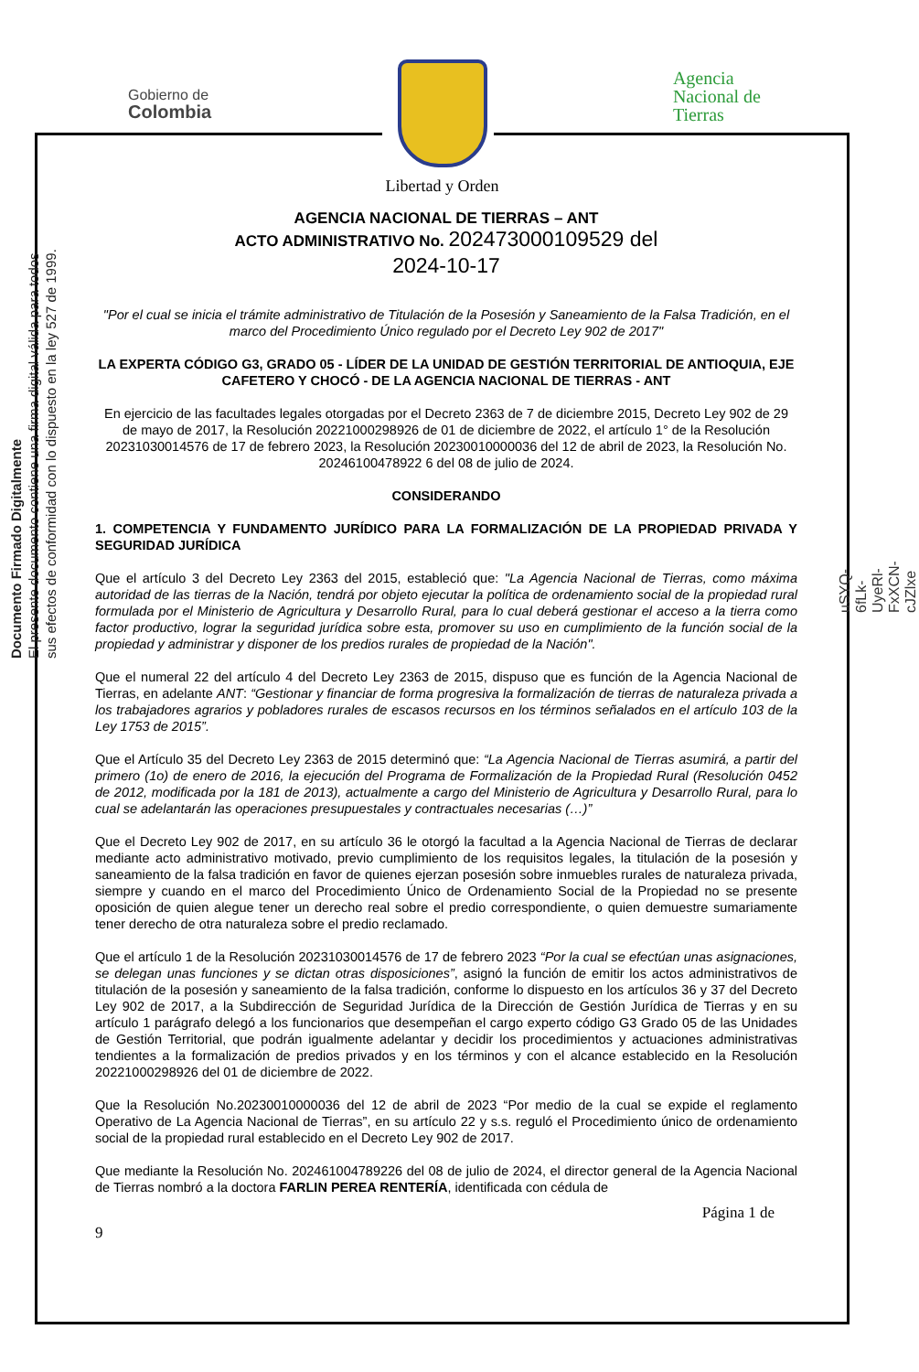Gobierno de
Colombia
Libertad y Orden
Agencia
Nacional de
Tierras
Documento Firmado Digitalmente
El presente documento contiene una firma digital válida para todos
sus efectos de conformidad con lo dispuesto en la ley 527 de 1999.
uSYQ-6fLk-UyeRl-FxXCN-cJZlxe
AGENCIA NACIONAL DE TIERRAS – ANT
ACTO ADMINISTRATIVO No. 202473000109529 del
2024-10-17
"Por el cual se inicia el trámite administrativo de Titulación de la Posesión y Saneamiento de la Falsa Tradición, en el marco del Procedimiento Único regulado por el Decreto Ley 902 de 2017"
LA EXPERTA CÓDIGO G3, GRADO 05 - LÍDER DE LA UNIDAD DE GESTIÓN TERRITORIAL DE ANTIOQUIA, EJE CAFETERO Y CHOCÓ - DE LA AGENCIA NACIONAL DE TIERRAS - ANT
En ejercicio de las facultades legales otorgadas por el Decreto 2363 de 7 de diciembre 2015, Decreto Ley 902 de 29 de mayo de 2017, la Resolución 20221000298926 de 01 de diciembre de 2022, el artículo 1° de la Resolución 20231030014576 de 17 de febrero 2023, la Resolución 20230010000036 del 12 de abril de 2023, la Resolución No. 20246100478922 6 del 08 de julio de 2024.
CONSIDERANDO
1. COMPETENCIA Y FUNDAMENTO JURÍDICO PARA LA FORMALIZACIÓN DE LA PROPIEDAD PRIVADA Y SEGURIDAD JURÍDICA
Que el artículo 3 del Decreto Ley 2363 del 2015, estableció que: "La Agencia Nacional de Tierras, como máxima autoridad de las tierras de la Nación, tendrá por objeto ejecutar la política de ordenamiento social de la propiedad rural formulada por el Ministerio de Agricultura y Desarrollo Rural, para lo cual deberá gestionar el acceso a la tierra como factor productivo, lograr la seguridad jurídica sobre esta, promover su uso en cumplimiento de la función social de la propiedad y administrar y disponer de los predios rurales de propiedad de la Nación".
Que el numeral 22 del artículo 4 del Decreto Ley 2363 de 2015, dispuso que es función de la Agencia Nacional de Tierras, en adelante ANT: “Gestionar y financiar de forma progresiva la formalización de tierras de naturaleza privada a los trabajadores agrarios y pobladores rurales de escasos recursos en los términos señalados en el artículo 103 de la Ley 1753 de 2015”.
Que el Artículo 35 del Decreto Ley 2363 de 2015 determinó que: “La Agencia Nacional de Tierras asumirá, a partir del primero (1o) de enero de 2016, la ejecución del Programa de Formalización de la Propiedad Rural (Resolución 0452 de 2012, modificada por la 181 de 2013), actualmente a cargo del Ministerio de Agricultura y Desarrollo Rural, para lo cual se adelantarán las operaciones presupuestales y contractuales necesarias (…)”
Que el Decreto Ley 902 de 2017, en su artículo 36 le otorgó la facultad a la Agencia Nacional de Tierras de declarar mediante acto administrativo motivado, previo cumplimiento de los requisitos legales, la titulación de la posesión y saneamiento de la falsa tradición en favor de quienes ejerzan posesión sobre inmuebles rurales de naturaleza privada, siempre y cuando en el marco del Procedimiento Único de Ordenamiento Social de la Propiedad no se presente oposición de quien alegue tener un derecho real sobre el predio correspondiente, o quien demuestre sumariamente tener derecho de otra naturaleza sobre el predio reclamado.
Que el artículo 1 de la Resolución 20231030014576 de 17 de febrero 2023 “Por la cual se efectúan unas asignaciones, se delegan unas funciones y se dictan otras disposiciones”, asignó la función de emitir los actos administrativos de titulación de la posesión y saneamiento de la falsa tradición, conforme lo dispuesto en los artículos 36 y 37 del Decreto Ley 902 de 2017, a la Subdirección de Seguridad Jurídica de la Dirección de Gestión Jurídica de Tierras y en su artículo 1 parágrafo delegó a los funcionarios que desempeñan el cargo experto código G3 Grado 05 de las Unidades de Gestión Territorial, que podrán igualmente adelantar y decidir los procedimientos y actuaciones administrativas tendientes a la formalización de predios privados y en los términos y con el alcance establecido en la Resolución 20221000298926 del 01 de diciembre de 2022.
Que la Resolución No.20230010000036 del 12 de abril de 2023 “Por medio de la cual se expide el reglamento Operativo de La Agencia Nacional de Tierras”, en su artículo 22 y s.s. reguló el Procedimiento único de ordenamiento social de la propiedad rural establecido en el Decreto Ley 902 de 2017.
Que mediante la Resolución No. 202461004789226 del 08 de julio de 2024, el director general de la Agencia Nacional de Tierras nombró a la doctora FARLIN PEREA RENTERÍA, identificada con cédula de
Página 1 de
9